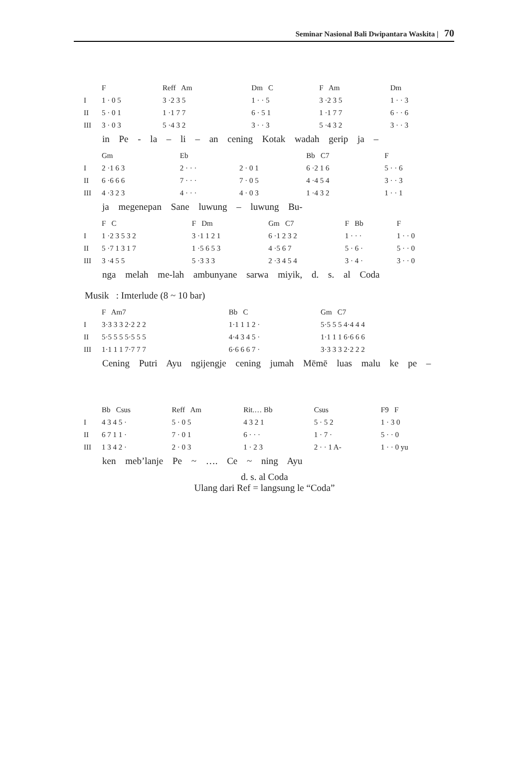Seminar Nasional Bali Dwipantara Waskita | 70
| | F | Reff Am | Dm C | F Am | Dm |
| I | 1 · 0 5 | 3 ·2 3 5 | 1 · · 5 | 3 ·2 3 5 | 1 · · 3 |
| II | 5 · 0 1 | 1 ·1 7 7 | 6 · 5 1 | 1 ·1 7 7 | 6 · · 6 |
| III | 3 · 0 3 | 5 ·4 3 2 | 3 · · 3 | 5 ·4 3 2 | 3 · · 3 |
in Pe - la – li – an cening Kotak wadah gerip ja –
| | Gm | Eb | | Bb C7 | F |
| I | 2 ·1 6 3 | 2 · · · | 2 · 0 1 | 6 ·2 1 6 | 5 · · 6 |
| II | 6 ·6 6 6 | 7 · · · | 7 · 0 5 | 4 ·4 5 4 | 3 · · 3 |
| III | 4 ·3 2 3 | 4 · · · | 4 · 0 3 | 1 ·4 3 2 | 1 · · 1 |
ja megenepan Sane luwung – luwung Bu-
| | F C | F Dm | Gm C7 | F Bb | F |
| I | 1 ·2 3 5 3 2 | 3 ·1 1 2 1 | 6 ·1 2 3 2 | 1 · · · | 1 · · 0 |
| II | 5 ·7 1 3 1 7 | 1 ·5 6 5 3 | 4 ·5 6 7 | 5 · 6 · | 5 · · 0 |
| III | 3 ·4 5 5 | 5 ·3 3 3 | 2 ·3 4 5 4 | 3 · 4 · | 3 · · 0 |
nga melah me-lah ambunyane sarwa miyik, d. s. al Coda
Musik : Imterlude (8 ~ 10 bar)
| | F Am7 | Bb C | Gm C7 |
| I | 3·3 3 3 2·2 2 2 | 1·1 1 1 2 · | 5·5 5 5 4·4 4 4 |
| II | 5·5 5 5 5·5 5 5 | 4·4 3 4 5 · | 1·1 1 1 6·6 6 6 |
| III | 1·1 1 1 7·7 7 7 | 6·6 6 6 7 · | 3·3 3 3 2·2 2 2 |
Cening Putri Ayu ngijengje cening jumah Mēmē luas malu ke pe –
| | Bb Csus | Reff Am | Rit.… Bb | Csus | F9 F |
| I | 4 3 4 5 · | 5 · 0 5 | 4 3 2 1 | 5 · 5 2 | 1 · 3 0 |
| II | 6 7 1 1 · | 7 · 0 1 | 6 · · · | 1 · 7 · | 5 · · 0 |
| III | 1 3 4 2 · | 2 · 0 3 | 1 · 2 3 | 2 · · 1 A- | 1 · · 0 yu |
ken meb’lanje Pe ~ …. Ce ~ ning Ayu
d. s. al Coda
Ulang dari Ref = langsung le “Coda”